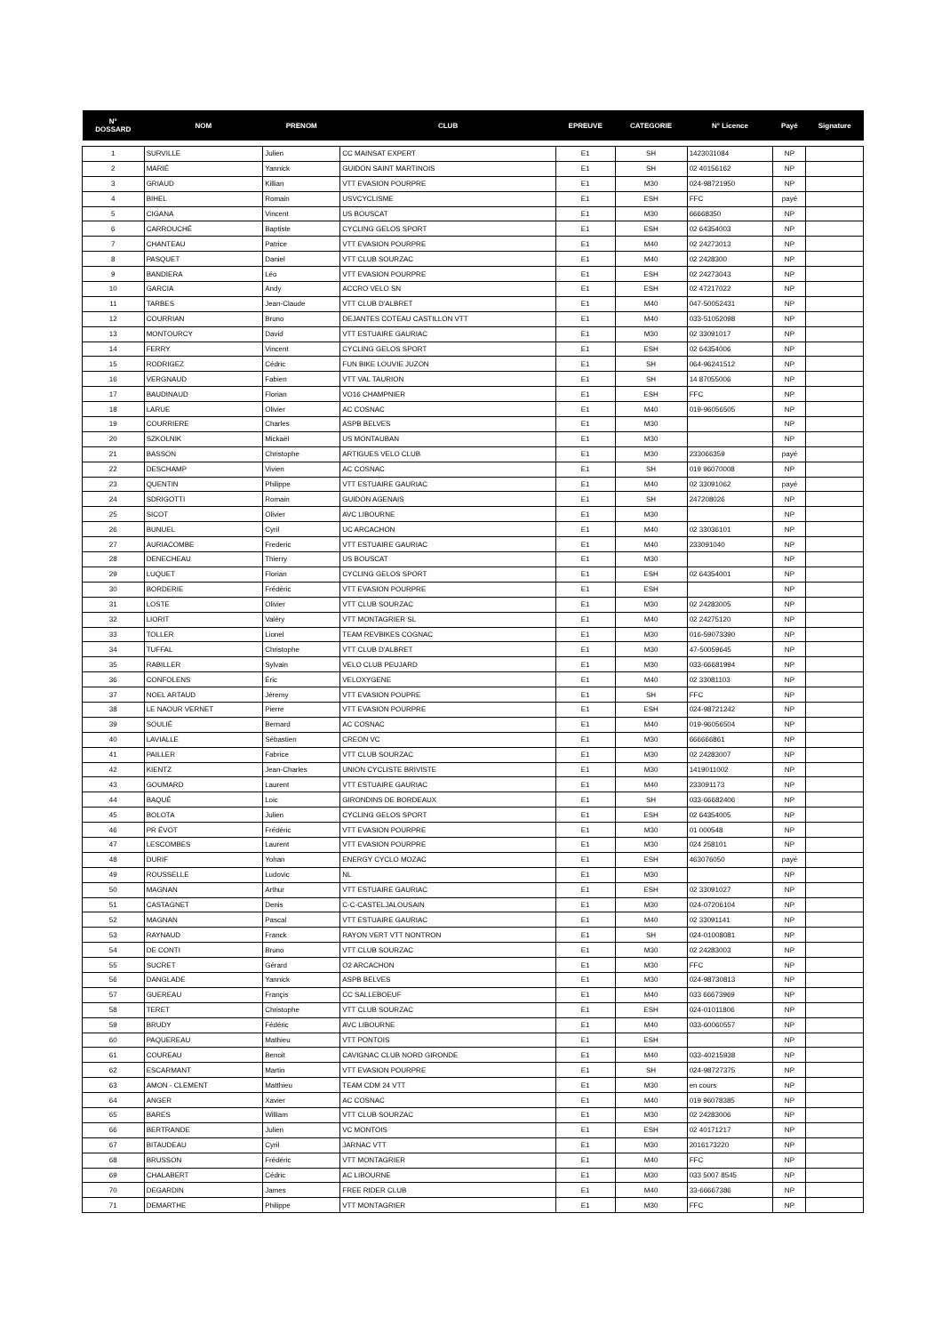| N° DOSSARD | NOM | PRENOM | CLUB | EPREUVE | CATEGORIE | N° Licence | Payé | Signature |
| --- | --- | --- | --- | --- | --- | --- | --- | --- |
| 1 | SURVILLE | Julien | CC MAINSAT EXPERT | E1 | SH | 1423031084 | NP | |
| 2 | MARIÉ | Yannick | GUIDON SAINT MARTINOIS | E1 | SH | 02 40156162 | NP | |
| 3 | GRIAUD | Killian | VTT EVASION POURPRE | E1 | M30 | 024-98721950 | NP | |
| 4 | BIHEL | Romain | USVCYCLISME | E1 | ESH | FFC | payé | |
| 5 | CIGANA | Vincent | US BOUSCAT | E1 | M30 | 66668350 | NP | |
| 6 | CARROUCHÉ | Baptiste | CYCLING GELOS SPORT | E1 | ESH | 02 64354003 | NP | |
| 7 | CHANTEAU | Patrice | VTT EVASION POURPRE | E1 | M40 | 02 24273013 | NP | |
| 8 | PASQUET | Daniel | VTT CLUB SOURZAC | E1 | M40 | 02 2428300 | NP | |
| 9 | BANDIERA | Léo | VTT EVASION POURPRE | E1 | ESH | 02 24273043 | NP | |
| 10 | GARCIA | Andy | ACCRO VELO SN | E1 | ESH | 02 47217022 | NP | |
| 11 | TARBES | Jean-Claude | VTT CLUB D'ALBRET | E1 | M40 | 047-50052431 | NP | |
| 12 | COURRIAN | Bruno | DEJANTES COTEAU CASTILLON VTT | E1 | M40 | 033-51052098 | NP | |
| 13 | MONTOURCY | David | VTT ESTUAIRE GAURIAC | E1 | M30 | 02 33091017 | NP | |
| 14 | FERRY | Vincent | CYCLING GELOS SPORT | E1 | ESH | 02 64354006 | NP | |
| 15 | RODRIGEZ | Cédric | FUN BIKE LOUVIE JUZON | E1 | SH | 064-96241512 | NP | |
| 16 | VERGNAUD | Fabien | VTT VAL TAURION | E1 | SH | 14 87055006 | NP | |
| 17 | BAUDINAUD | Florian | VO16 CHAMPNIER | E1 | ESH | FFC | NP | |
| 18 | LARUE | Olivier | AC COSNAC | E1 | M40 | 019-96056505 | NP | |
| 19 | COURRIERE | Charles | ASPB BELVES | E1 | M30 | | NP | |
| 20 | SZKOLNIK | Mickaël | US MONTAUBAN | E1 | M30 | | NP | |
| 21 | BASSON | Christophe | ARTIGUES VELO CLUB | E1 | M30 | 233066359 | payé | |
| 22 | DESCHAMP | Vivien | AC COSNAC | E1 | SH | 019 96070008 | NP | |
| 23 | QUENTIN | Philippe | VTT ESTUAIRE GAURIAC | E1 | M40 | 02 33091062 | payé | |
| 24 | SDRIGOTTI | Romain | GUIDON AGENAIS | E1 | SH | 247208026 | NP | |
| 25 | SICOT | Olivier | AVC LIBOURNE | E1 | M30 | | NP | |
| 26 | BUNUEL | Cyril | UC ARCACHON | E1 | M40 | 02 33036101 | NP | |
| 27 | AURIACOMBE | Frederic | VTT ESTUAIRE GAURIAC | E1 | M40 | 233091040 | NP | |
| 28 | DENECHEAU | Thierry | US BOUSCAT | E1 | M30 | | NP | |
| 29 | LUQUET | Florian | CYCLING GELOS SPORT | E1 | ESH | 02 64354001 | NP | |
| 30 | BORDERIE | Frédéric | VTT EVASION POURPRE | E1 | ESH | | NP | |
| 31 | LOSTE | Olivier | VTT CLUB SOURZAC | E1 | M30 | 02 24283005 | NP | |
| 32 | LIORIT | Valéry | VTT MONTAGRIER SL | E1 | M40 | 02 24275120 | NP | |
| 33 | TOLLER | Lionel | TEAM REVBIKES COGNAC | E1 | M30 | 016-59073390 | NP | |
| 34 | TUFFAL | Christophe | VTT CLUB D'ALBRET | E1 | M30 | 47-50059645 | NP | |
| 35 | RABILLER | Sylvain | VELO CLUB PEUJARD | E1 | M30 | 033-66681994 | NP | |
| 36 | CONFOLENS | Éric | VELOXYGENE | E1 | M40 | 02 33081103 | NP | |
| 37 | NOEL ARTAUD | Jéremy | VTT EVASION POUPRE | E1 | SH | FFC | NP | |
| 38 | LE NAOUR VERNET | Pierre | VTT EVASION POURPRE | E1 | ESH | 024-98721242 | NP | |
| 39 | SOULIÉ | Bernard | AC COSNAC | E1 | M40 | 019-96056504 | NP | |
| 40 | LAVIALLE | Sébastien | CREON VC | E1 | M30 | 666666861 | NP | |
| 41 | PAILLER | Fabrice | VTT CLUB SOURZAC | E1 | M30 | 02 24283007 | NP | |
| 42 | KIENTZ | Jean-Charles | UNION CYCLISTE BRIVISTE | E1 | M30 | 1419011002 | NP | |
| 43 | GOUMARD | Laurent | VTT ESTUAIRE GAURIAC | E1 | M40 | 233091173 | NP | |
| 44 | BAQUÉ | Loic | GIRONDINS DE BORDEAUX | E1 | SH | 033-66682406 | NP | |
| 45 | BOLOTA | Julien | CYCLING GELOS SPORT | E1 | ESH | 02 64354005 | NP | |
| 46 | PR ÉVOT | Frédéric | VTT EVASION POURPRE | E1 | M30 | 01 000548 | NP | |
| 47 | LESCOMBES | Laurent | VTT EVASION POURPRE | E1 | M30 | 024 258101 | NP | |
| 48 | DURIF | Yohan | ENERGY CYCLO MOZAC | E1 | ESH | 463076050 | payé | |
| 49 | ROUSSELLE | Ludovic | NL | E1 | M30 | | NP | |
| 50 | MAGNAN | Arthur | VTT ESTUAIRE GAURIAC | E1 | ESH | 02 33091027 | NP | |
| 51 | CASTAGNET | Denis | C-C-CASTELJALOUSAIN | E1 | M30 | 024-07206104 | NP | |
| 52 | MAGNAN | Pascal | VTT ESTUAIRE GAURIAC | E1 | M40 | 02 33091141 | NP | |
| 53 | RAYNAUD | Franck | RAYON VERT VTT NONTRON | E1 | SH | 024-01008081 | NP | |
| 54 | DE CONTI | Bruno | VTT CLUB SOURZAC | E1 | M30 | 02 24283003 | NP | |
| 55 | SUCRET | Gérard | O2 ARCACHON | E1 | M30 | FFC | NP | |
| 56 | DANGLADE | Yannick | ASPB BELVES | E1 | M30 | 024-98730813 | NP | |
| 57 | GUEREAU | Françis | CC SALLEBOEUF | E1 | M40 | 033 66673969 | NP | |
| 58 | TERET | Christophe | VTT CLUB SOURZAC | E1 | ESH | 024-01011806 | NP | |
| 59 | BRUDY | Fédéric | AVC LIBOURNE | E1 | M40 | 033-60060557 | NP | |
| 60 | PAQUEREAU | Mathieu | VTT PONTOIS | E1 | ESH | | NP | |
| 61 | COUREAU | Benoit | CAVIGNAC CLUB NORD GIRONDE | E1 | M40 | 033-40215938 | NP | |
| 62 | ESCARMANT | Martin | VTT EVASION POURPRE | E1 | SH | 024-98727375 | NP | |
| 63 | AMON - CLEMENT | Matthieu | TEAM CDM 24 VTT | E1 | M30 | en cours | NP | |
| 64 | ANGER | Xavier | AC COSNAC | E1 | M40 | 019 96078385 | NP | |
| 65 | BARES | William | VTT CLUB SOURZAC | E1 | M30 | 02 24283006 | NP | |
| 66 | BERTRANDE | Julien | VC MONTOIS | E1 | ESH | 02 40171217 | NP | |
| 67 | BITAUDEAU | Cyril | JARNAC VTT | E1 | M30 | 2016173220 | NP | |
| 68 | BRUSSON | Frédéric | VTT MONTAGRIER | E1 | M40 | FFC | NP | |
| 69 | CHALABERT | Cédric | AC LIBOURNE | E1 | M30 | 033 5007 8545 | NP | |
| 70 | DEGARDIN | James | FREE RIDER CLUB | E1 | M40 | 33-66667386 | NP | |
| 71 | DEMARTHE | Philippe | VTT MONTAGRIER | E1 | M30 | FFC | NP | |